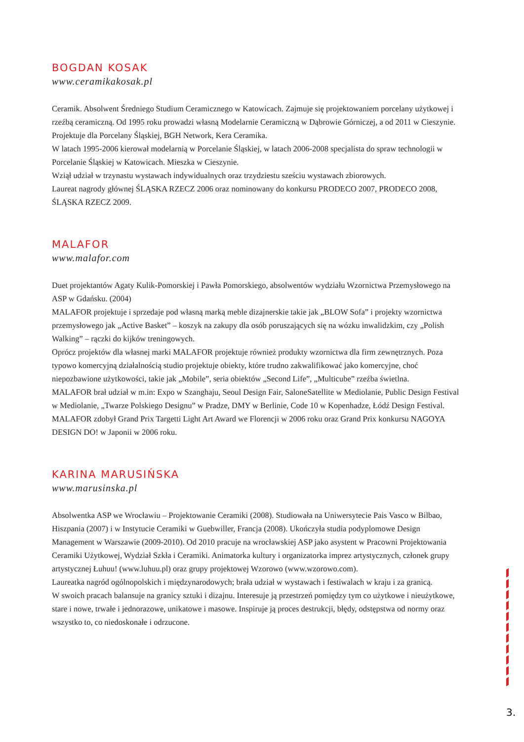BOGDAN KOSAK
www.ceramikakosak.pl
Ceramik. Absolwent Średniego Studium Ceramicznego w Katowicach. Zajmuje się projektowaniem porcelany użytkowej i rzeźbą ceramiczną. Od 1995 roku prowadzi własną Modelarnie Ceramiczną w Dąbrowie Górniczej, a od 2011 w Cieszynie.
Projektuje dla Porcelany Śląskiej, BGH Network, Kera Ceramika.
W latach 1995-2006 kierował modelarnią w Porcelanie Śląskiej, w latach 2006-2008 specjalista do spraw technologii w Porcelanie Śląskiej w Katowicach. Mieszka w Cieszynie.
Wziął udział w trzynastu wystawach indywidualnych oraz trzydziestu sześciu wystawach zbiorowych.
Laureat nagrody głównej ŚLĄSKA RZECZ 2006 oraz nominowany do konkursu PRODECO 2007, PRODECO 2008, ŚLĄSKA RZECZ 2009.
MALAFOR
www.malafor.com
Duet projektantów Agaty Kulik-Pomorskiej i Pawła Pomorskiego, absolwentów wydziału Wzornictwa Przemysłowego na ASP w Gdańsku. (2004)
MALAFOR projektuje i sprzedaje pod własną marką meble dizajnerskie takie jak „BLOW Sofa” i projekty wzornictwa przemysłowego jak „Active Basket” – koszyk na zakupy dla osób poruszających się na wózku inwalidzkim, czy „Polish Walking” – rączki do kijków treningowych.
Oprócz projektów dla własnej marki MALAFOR projektuje również produkty wzornictwa dla firm zewnętrznych. Poza typowo komercyjną działalnością studio projektuje obiekty, które trudno zakwalifikować jako komercyjne, choć niepozbawione użytkowości, takie jak „Mobile”, seria obiektów „Second Life”, „Multicube” rzeźba świetlna.
MALAFOR brał udział w m.in: Expo w Szanghaju, Seoul Design Fair, SaloneSatellite w Mediolanie, Public Design Festival w Mediolanie, „Twarze Polskiego Designu” w Pradze, DMY w Berlinie, Code 10 w Kopenhadze, Łódź Design Festival.
MALAFOR zdobył Grand Prix Targetti Light Art Award we Florencji w 2006 roku oraz Grand Prix konkursu NAGOYA DESIGN DO! w Japonii w 2006 roku.
KARINA MARUSIŃSKA
www.marusinska.pl
Absolwentka ASP we Wrocławiu – Projektowanie Ceramiki (2008). Studiowała na Uniwersytecie Pais Vasco w Bilbao, Hiszpania (2007) i w Instytucie Ceramiki w Guebwiller, Francja (2008). Ukończyła studia podyplomowe Design Management w Warszawie (2009-2010). Od 2010 pracuje na wrocławskiej ASP jako asystent w Pracowni Projektowania Ceramiki Użytkowej, Wydział Szkła i Ceramiki. Animatorka kultury i organizatorka imprez artystycznych, członek grupy artystycznej Łuhuu! (www.luhuu.pl) oraz grupy projektowej Wzorowo (www.wzorowo.com).
Laureatka nagród ogólnopolskich i międzynarodowych; brała udział w wystawach i festiwalach w kraju i za granicą.
W swoich pracach balansuje na granicy sztuki i dizajnu. Interesuje ją przestrzeń pomiędzy tym co użytkowe i nieużytkowe, stare i nowe, trwałe i jednorazowe, unikatowe i masowe. Inspiruje ją proces destrukcji, błędy, odstępstwa od normy oraz wszystko to, co niedoskonałe i odrzucone.
3.